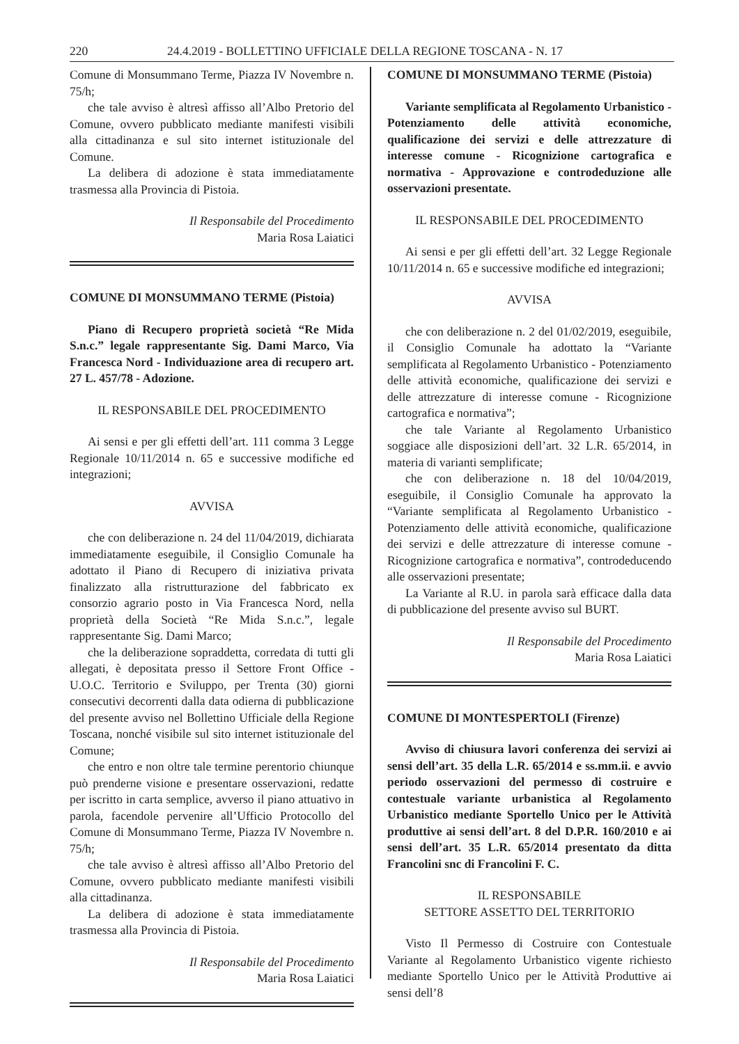220 24.4.2019 - BOLLETTINO UFFICIALE DELLA REGIONE TOSCANA - N. 17
Comune di Monsummano Terme, Piazza IV Novembre n. 75/h;
che tale avviso è altresì affisso all’Albo Pretorio del Comune, ovvero pubblicato mediante manifesti visibili alla cittadinanza e sul sito internet istituzionale del Comune.
La delibera di adozione è stata immediatamente trasmessa alla Provincia di Pistoia.
Il Responsabile del Procedimento
Maria Rosa Laiatici
COMUNE DI MONSUMMANO TERME (Pistoia)
Piano di Recupero proprietà società “Re Mida S.n.c.” legale rappresentante Sig. Dami Marco, Via Francesca Nord - Individuazione area di recupero art. 27 L. 457/78 - Adozione.
IL RESPONSABILE DEL PROCEDIMENTO
Ai sensi e per gli effetti dell’art. 111 comma 3 Legge Regionale 10/11/2014 n. 65 e successive modifiche ed integrazioni;
AVVISA
che con deliberazione n. 24 del 11/04/2019, dichiarata immediatamente eseguibile, il Consiglio Comunale ha adottato il Piano di Recupero di iniziativa privata finalizzato alla ristrutturazione del fabbricato ex consorzio agrario posto in Via Francesca Nord, nella proprietà della Società “Re Mida S.n.c.”, legale rappresentante Sig. Dami Marco;
che la deliberazione sopraddetta, corredata di tutti gli allegati, è depositata presso il Settore Front Office - U.O.C. Territorio e Sviluppo, per Trenta (30) giorni consecutivi decorrenti dalla data odierna di pubblicazione del presente avviso nel Bollettino Ufficiale della Regione Toscana, nonché visibile sul sito internet istituzionale del Comune;
che entro e non oltre tale termine perentorio chiunque può prenderne visione e presentare osservazioni, redatte per iscritto in carta semplice, avverso il piano attuativo in parola, facendole pervenire all’Ufficio Protocollo del Comune di Monsummano Terme, Piazza IV Novembre n. 75/h;
che tale avviso è altresì affisso all’Albo Pretorio del Comune, ovvero pubblicato mediante manifesti visibili alla cittadinanza.
La delibera di adozione è stata immediatamente trasmessa alla Provincia di Pistoia.
Il Responsabile del Procedimento
Maria Rosa Laiatici
COMUNE DI MONSUMMANO TERME (Pistoia)
Variante semplificata al Regolamento Urbanistico - Potenziamento delle attività economiche, qualificazione dei servizi e delle attrezzature di interesse comune - Ricognizione cartografica e normativa - Approvazione e controdeduzione alle osservazioni presentate.
IL RESPONSABILE DEL PROCEDIMENTO
Ai sensi e per gli effetti dell’art. 32 Legge Regionale 10/11/2014 n. 65 e successive modifiche ed integrazioni;
AVVISA
che con deliberazione n. 2 del 01/02/2019, eseguibile, il Consiglio Comunale ha adottato la “Variante semplificata al Regolamento Urbanistico - Potenziamento delle attività economiche, qualificazione dei servizi e delle attrezzature di interesse comune - Ricognizione cartografica e normativa”;
che tale Variante al Regolamento Urbanistico soggiace alle disposizioni dell’art. 32 L.R. 65/2014, in materia di varianti semplificate;
che con deliberazione n. 18 del 10/04/2019, eseguibile, il Consiglio Comunale ha approvato la “Variante semplificata al Regolamento Urbanistico - Potenziamento delle attività economiche, qualificazione dei servizi e delle attrezzature di interesse comune - Ricognizione cartografica e normativa”, controdeducendo alle osservazioni presentate;
La Variante al R.U. in parola sarà efficace dalla data di pubblicazione del presente avviso sul BURT.
Il Responsabile del Procedimento
Maria Rosa Laiatici
COMUNE DI MONTESPERTOLI (Firenze)
Avviso di chiusura lavori conferenza dei servizi ai sensi dell’art. 35 della L.R. 65/2014 e ss.mm.ii. e avvio periodo osservazioni del permesso di costruire e contestuale variante urbanistica al Regolamento Urbanistico mediante Sportello Unico per le Attività produttive ai sensi dell’art. 8 del D.P.R. 160/2010 e ai sensi dell’art. 35 L.R. 65/2014 presentato da ditta Francolini snc di Francolini F. C.
IL RESPONSABILE
SETTORE ASSETTO DEL TERRITORIO
Visto Il Permesso di Costruire con Contestuale Variante al Regolamento Urbanistico vigente richiesto mediante Sportello Unico per le Attività Produttive ai sensi dell’8